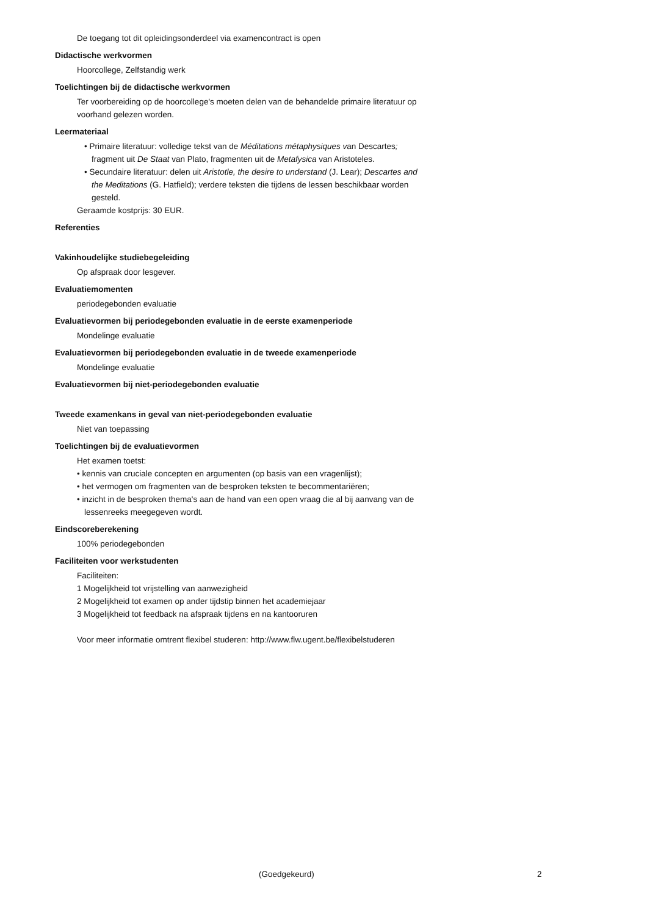De toegang tot dit opleidingsonderdeel via examencontract is open
Didactische werkvormen
Hoorcollege, Zelfstandig werk
Toelichtingen bij de didactische werkvormen
Ter voorbereiding op de hoorcollege's moeten delen van de behandelde primaire literatuur op voorhand gelezen worden.
Leermateriaal
• Primaire literatuur: volledige tekst van de Méditations métaphysiques van Descartes; fragment uit De Staat van Plato, fragmenten uit de Metafysica van Aristoteles.
• Secundaire literatuur: delen uit Aristotle, the desire to understand (J. Lear); Descartes and the Meditations (G. Hatfield); verdere teksten die tijdens de lessen beschikbaar worden gesteld.
Geraamde kostprijs: 30 EUR.
Referenties
Vakinhoudelijke studiebegeleiding
Op afspraak door lesgever.
Evaluatiemomenten
periodegebonden evaluatie
Evaluatievormen bij periodegebonden evaluatie in de eerste examenperiode
Mondelinge evaluatie
Evaluatievormen bij periodegebonden evaluatie in de tweede examenperiode
Mondelinge evaluatie
Evaluatievormen bij niet-periodegebonden evaluatie
Tweede examenkans in geval van niet-periodegebonden evaluatie
Niet van toepassing
Toelichtingen bij de evaluatievormen
Het examen toetst:
• kennis van cruciale concepten en argumenten (op basis van een vragenlijst);
• het vermogen om fragmenten van de besproken teksten te becommentariëren;
• inzicht in de besproken thema's aan de hand van een open vraag die al bij aanvang van de lessenreeks meegegeven wordt.
Eindscoreberekening
100% periodegebonden
Faciliteiten voor werkstudenten
Faciliteiten:
1 Mogelijkheid tot vrijstelling van aanwezigheid
2 Mogelijkheid tot examen op ander tijdstip binnen het academiejaar
3 Mogelijkheid tot feedback na afspraak tijdens en na kantooruren
Voor meer informatie omtrent flexibel studeren: http://www.flw.ugent.be/flexibelstuderen
(Goedgekeurd) 2